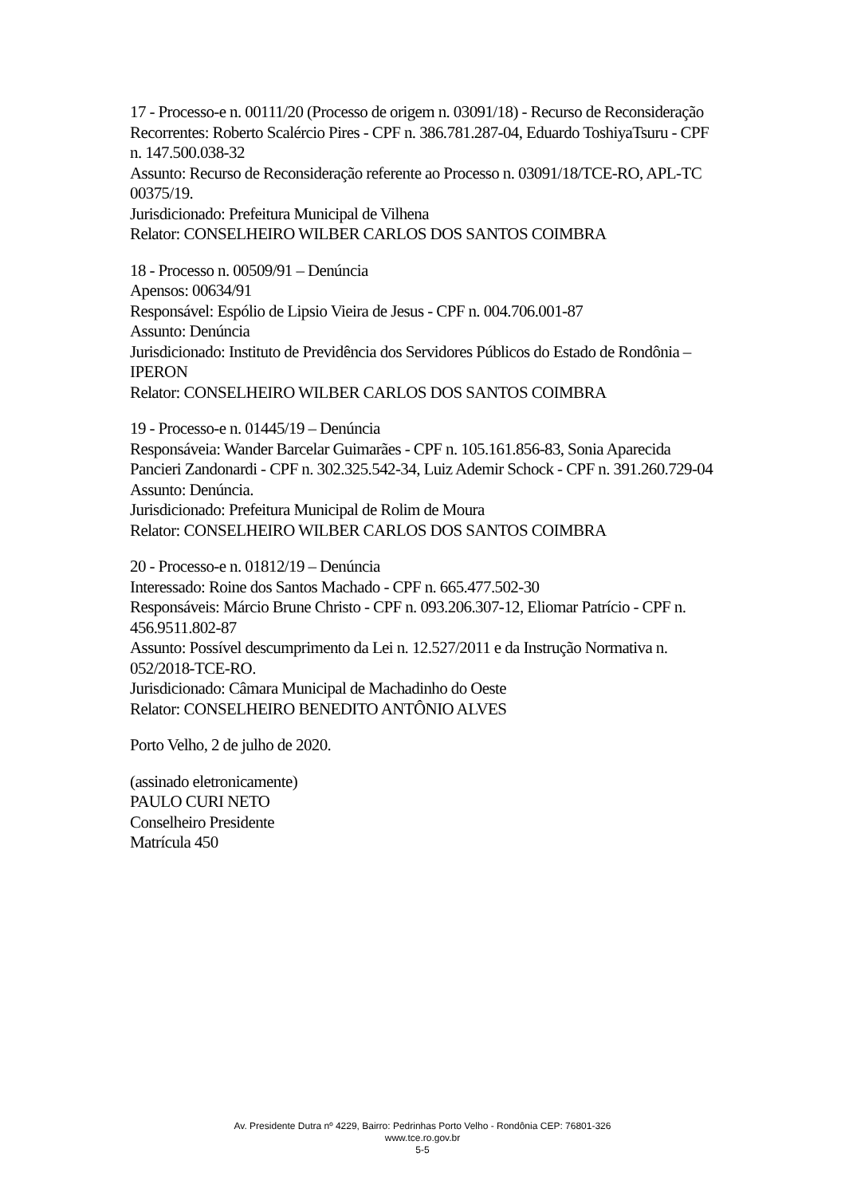17 - Processo-e n. 00111/20 (Processo de origem n. 03091/18) - Recurso de Reconsideração
Recorrentes: Roberto Scalércio Pires - CPF n. 386.781.287-04, Eduardo ToshiyaTsuru - CPF n. 147.500.038-32
Assunto: Recurso de Reconsideração referente ao Processo n. 03091/18/TCE-RO, APL-TC 00375/19.
Jurisdicionado: Prefeitura Municipal de Vilhena
Relator: CONSELHEIRO WILBER CARLOS DOS SANTOS COIMBRA
18 - Processo n. 00509/91 – Denúncia
Apensos: 00634/91
Responsável: Espólio de Lipsio Vieira de Jesus - CPF n. 004.706.001-87
Assunto: Denúncia
Jurisdicionado: Instituto de Previdência dos Servidores Públicos do Estado de Rondônia – IPERON
Relator: CONSELHEIRO WILBER CARLOS DOS SANTOS COIMBRA
19 - Processo-e n. 01445/19 – Denúncia
Responsáveia: Wander Barcelar Guimarães - CPF n. 105.161.856-83, Sonia Aparecida Pancieri Zandonardi - CPF n. 302.325.542-34, Luiz Ademir Schock - CPF n. 391.260.729-04
Assunto: Denúncia.
Jurisdicionado: Prefeitura Municipal de Rolim de Moura
Relator: CONSELHEIRO WILBER CARLOS DOS SANTOS COIMBRA
20 - Processo-e n. 01812/19 – Denúncia
Interessado: Roine dos Santos Machado - CPF n. 665.477.502-30
Responsáveis: Márcio Brune Christo - CPF n. 093.206.307-12, Eliomar Patrício - CPF n. 456.9511.802-87
Assunto: Possível descumprimento da Lei n. 12.527/2011 e da Instrução Normativa n. 052/2018-TCE-RO.
Jurisdicionado: Câmara Municipal de Machadinho do Oeste
Relator: CONSELHEIRO BENEDITO ANTÔNIO ALVES
Porto Velho, 2 de julho de 2020.
(assinado eletronicamente)
PAULO CURI NETO
Conselheiro Presidente
Matrícula 450
Av. Presidente Dutra nº 4229, Bairro: Pedrinhas Porto Velho - Rondônia CEP: 76801-326
www.tce.ro.gov.br
5-5